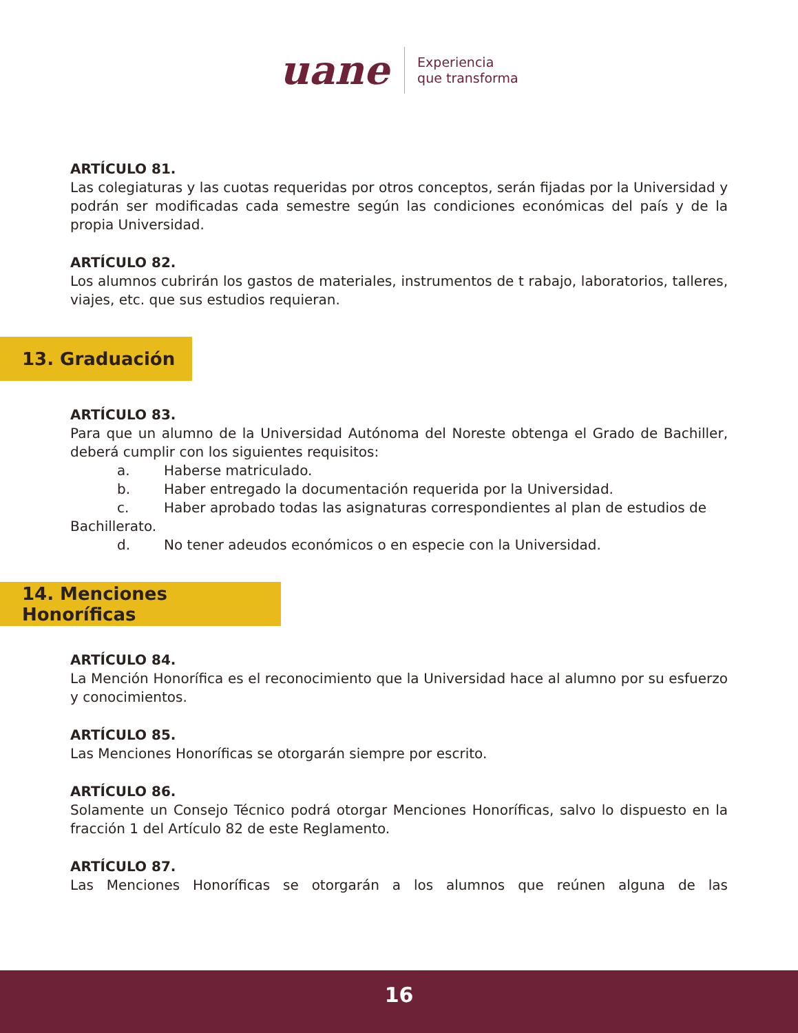uane
Experiencia
que transforma
ARTÍCULO 81.
Las colegiaturas y las cuotas requeridas por otros conceptos, serán fijadas por la Universidad y podrán ser modificadas cada semestre según las condiciones económicas del país y de la propia Universidad.
ARTÍCULO 82.
Los alumnos cubrirán los gastos de materiales, instrumentos de t rabajo, laboratorios, talleres, viajes, etc. que sus estudios requieran.
13. Graduación
ARTÍCULO 83.
Para que un alumno de la Universidad Autónoma del Noreste obtenga el Grado de Bachiller, deberá cumplir con los siguientes requisitos:
a. Haberse matriculado.
b. Haber entregado la documentación requerida por la Universidad.
c. Haber aprobado todas las asignaturas correspondientes al plan de estudios de
Bachillerato.
d. No tener adeudos económicos o en especie con la Universidad.
14. Menciones Honoríficas
ARTÍCULO 84.
La Mención Honorífica es el reconocimiento que la Universidad hace al alumno por su esfuerzo y conocimientos.
ARTÍCULO 85.
Las Menciones Honoríficas se otorgarán siempre por escrito.
ARTÍCULO 86.
Solamente un Consejo Técnico podrá otorgar Menciones Honoríficas, salvo lo dispuesto en la fracción 1 del Artículo 82 de este Reglamento.
ARTÍCULO 87.
Las Menciones Honoríficas se otorgarán a los alumnos que reúnen alguna de las
16